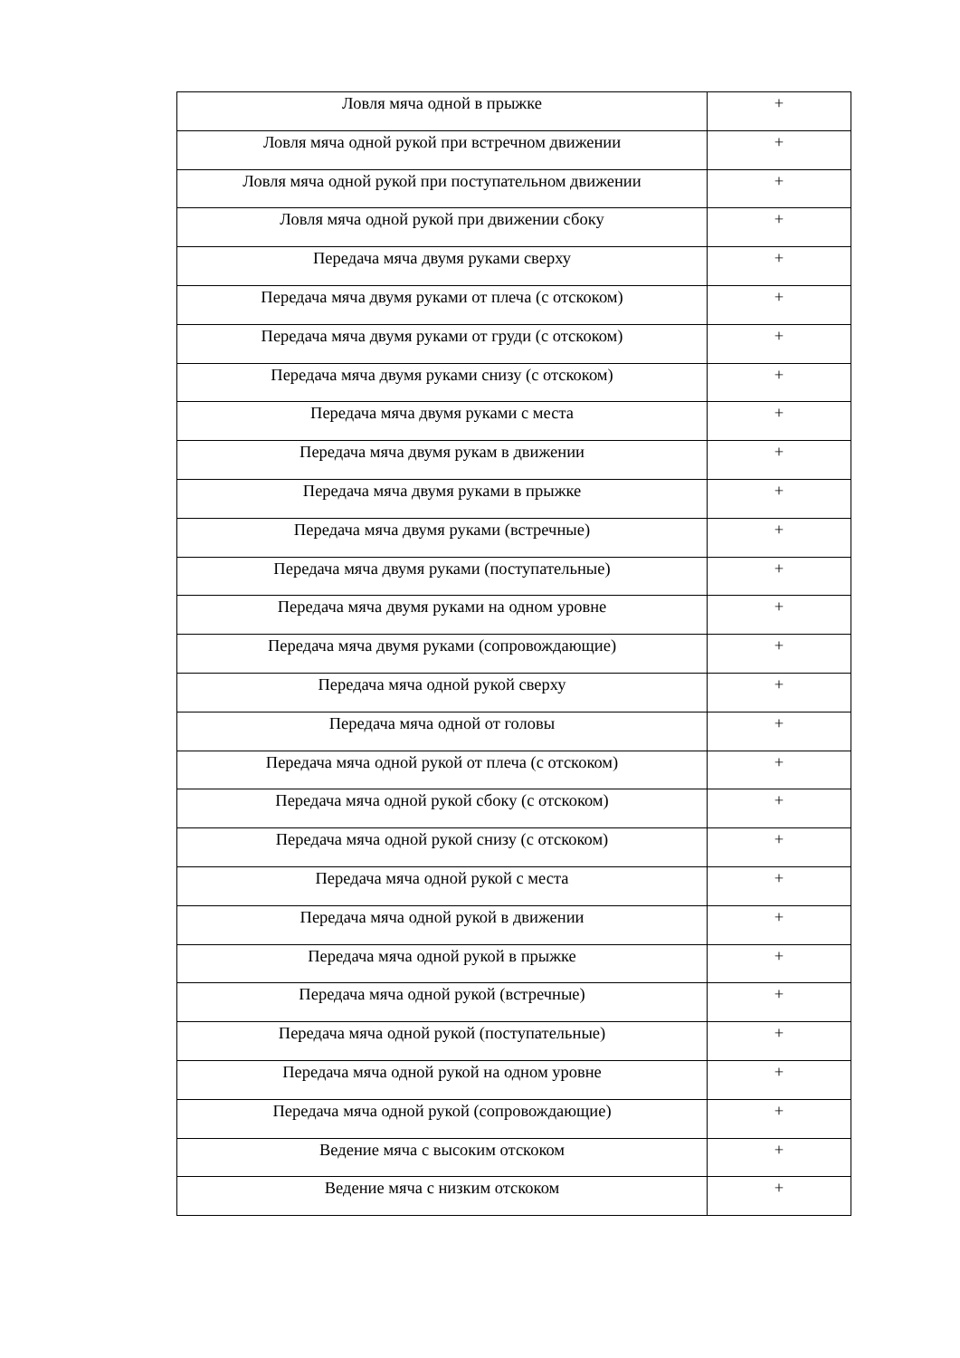| Ловля мяча одной в прыжке | + |
| Ловля мяча одной рукой при встречном движении | + |
| Ловля мяча одной рукой при поступательном движении | + |
| Ловля мяча одной рукой при движении сбоку | + |
| Передача мяча двумя руками сверху | + |
| Передача мяча двумя руками от плеча (с отскоком) | + |
| Передача мяча двумя руками от груди (с отскоком) | + |
| Передача мяча двумя руками снизу (с отскоком) | + |
| Передача мяча двумя руками с места | + |
| Передача мяча двумя рукам в движении | + |
| Передача мяча двумя руками в прыжке | + |
| Передача мяча двумя руками (встречные) | + |
| Передача мяча двумя руками (поступательные) | + |
| Передача мяча двумя руками на одном уровне | + |
| Передача мяча двумя руками (сопровождающие) | + |
| Передача мяча одной рукой сверху | + |
| Передача мяча одной от головы | + |
| Передача мяча одной рукой от плеча (с отскоком) | + |
| Передача мяча одной рукой сбоку (с отскоком) | + |
| Передача мяча одной рукой снизу (с отскоком) | + |
| Передача мяча одной рукой с места | + |
| Передача мяча одной рукой в движении | + |
| Передача мяча одной рукой в прыжке | + |
| Передача мяча одной рукой (встречные) | + |
| Передача мяча одной рукой (поступательные) | + |
| Передача мяча одной рукой на одном уровне | + |
| Передача мяча одной рукой (сопровождающие) | + |
| Ведение мяча с высоким отскоком | + |
| Ведение мяча с низким отскоком | + |